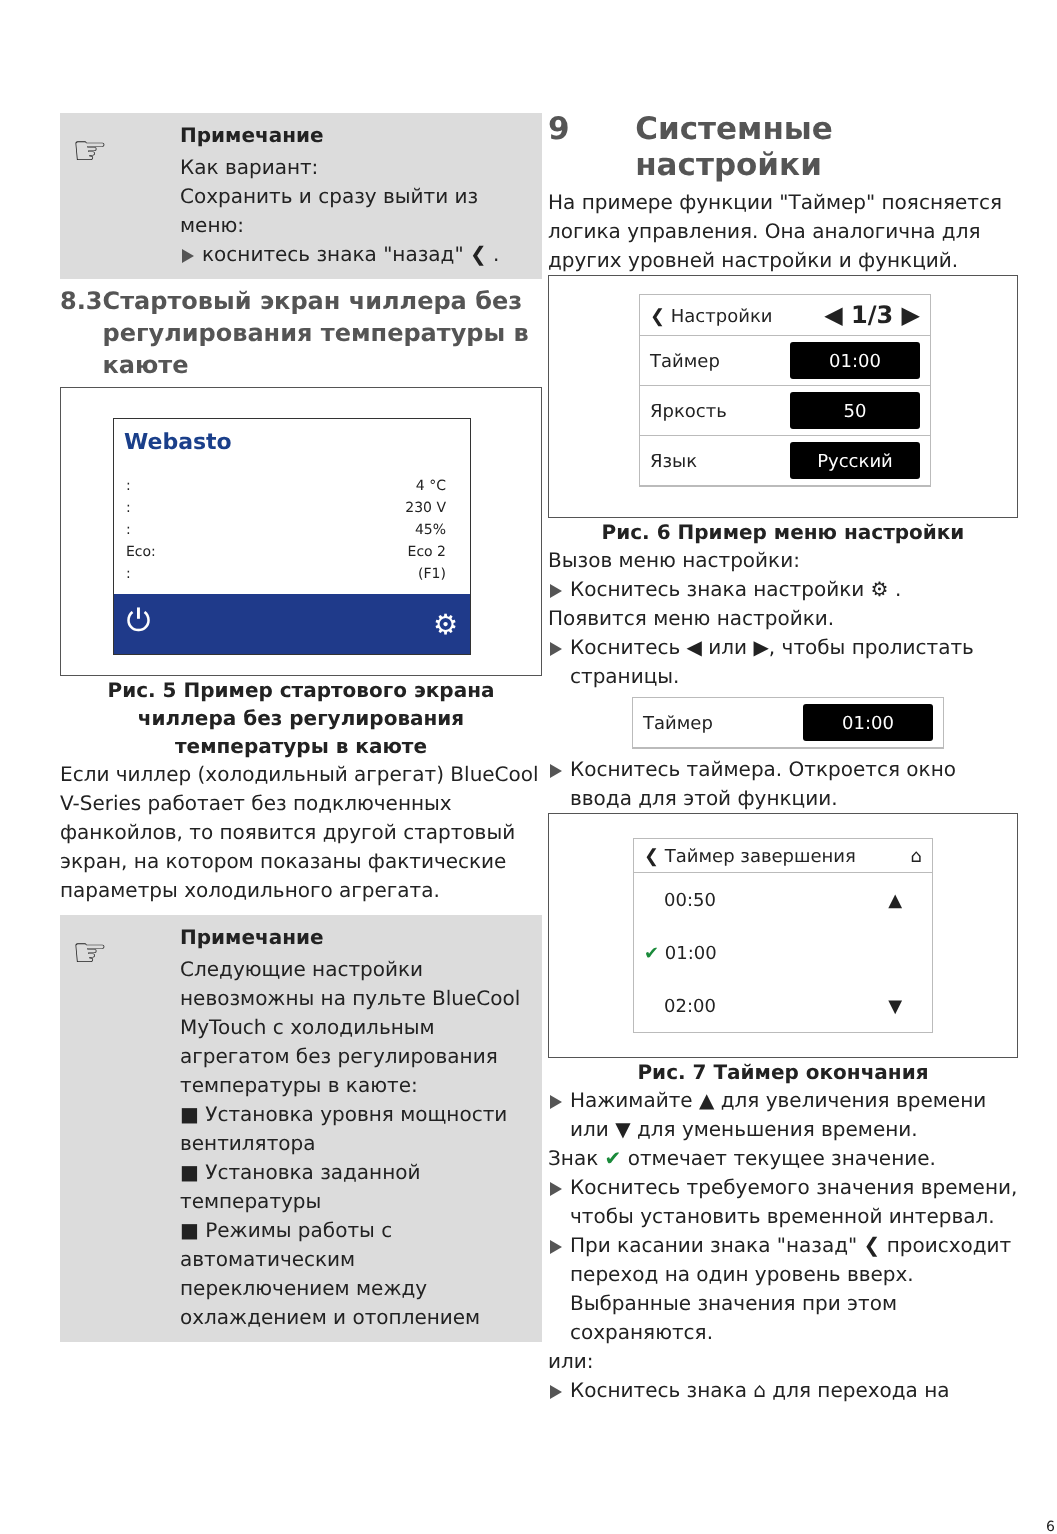☞ Примечание
Как вариант:
Сохранить и сразу выйти из меню:
коснитесь знака "назад" ❮ .
8.3 Стартовый экран чиллера без регулирования температуры в каюте
Webasto
:
:
:
Eco:
:
4 °C
230 V
45%
Eco 2
(F1)
⏻ ⚙
Рис. 5 Пример стартового экрана чиллера без регулирования температуры в каюте
Если чиллер (холодильный агрегат) BlueCool V-Series работает без подключенных фанкойлов, то появится другой стартовый экран, на котором показаны фактические параметры холодильного агрегата.
☞ Примечание
Следующие настройки невозможны на пульте BlueCool MyTouch с холодильным агрегатом без регулирования температуры в каюте:
■ Установка уровня мощности вентилятора
■ Установка заданной температуры
■ Режимы работы с автоматическим переключением между охлаждением и отоплением
9 Системные настройки
На примере функции "Таймер" поясняется логика управления. Она аналогична для других уровней настройки и функций.
❮ Настройки ◀ 1/3 ▶
Таймер 01:00
Яркость 50
Язык Русский
Рис. 6 Пример меню настройки
Вызов меню настройки:
Коснитесь знака настройки ⚙ .
Появится меню настройки.
Коснитесь ◀ или ▶, чтобы пролистать страницы.
Таймер 01:00
Коснитесь таймера. Откроется окно ввода для этой функции.
❮ Таймер завершения ⌂
00:50 ▲
✔ 01:00
02:00 ▼
Рис. 7 Таймер окончания
Нажимайте ▲ для увеличения времени или ▼ для уменьшения времени.
Знак ✔ отмечает текущее значение.
Коснитесь требуемого значения времени, чтобы установить временной интервал.
При касании знака "назад" ❮ происходит переход на один уровень вверх. Выбранные значения при этом сохраняются.
или:
Коснитесь знака ⌂ для перехода на
6